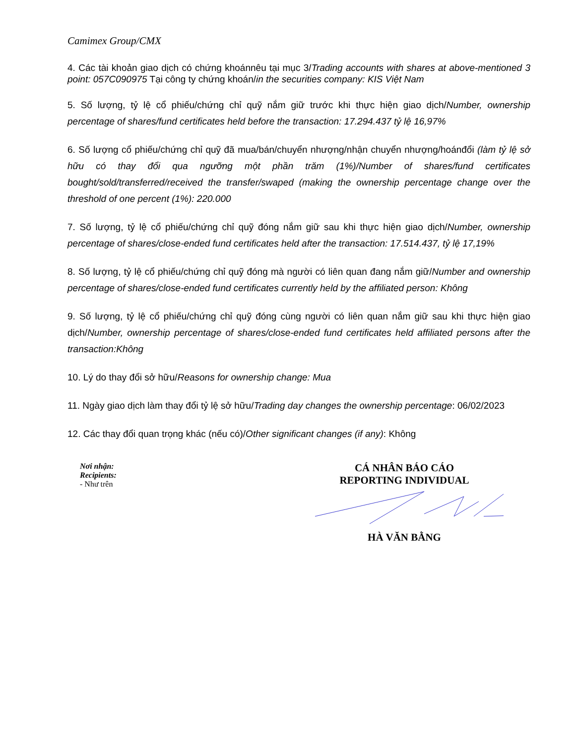Camimex Group/CMX
4. Các tài khoản giao dịch có chứng khoánnêu tại mục 3/Trading accounts with shares at above-mentioned 3 point: 057C090975 Tại công ty chứng khoán/in the securities company: KIS Việt Nam
5. Số lượng, tỷ lệ cổ phiếu/chứng chỉ quỹ nắm giữ trước khi thực hiện giao dịch/Number, ownership percentage of shares/fund certificates held before the transaction: 17.294.437 tỷ lệ 16,97%
6. Số lượng cổ phiếu/chứng chỉ quỹ đã mua/bán/chuyển nhượng/nhận chuyển nhượng/hoánđổi (làm tỷ lệ sở hữu có thay đổi qua ngưỡng một phần trăm (1%)/Number of shares/fund certificates bought/sold/transferred/received the transfer/swaped (making the ownership percentage change over the threshold of one percent (1%): 220.000
7. Số lượng, tỷ lệ cổ phiếu/chứng chỉ quỹ đóng nắm giữ sau khi thực hiện giao dịch/Number, ownership percentage of shares/close-ended fund certificates held after the transaction: 17.514.437, tỷ lệ 17,19%
8. Số lượng, tỷ lệ cổ phiếu/chứng chỉ quỹ đóng mà người có liên quan đang nắm giữ/Number and ownership percentage of shares/close-ended fund certificates currently held by the affiliated person: Không
9. Số lượng, tỷ lệ cổ phiếu/chứng chỉ quỹ đóng cùng người có liên quan nắm giữ sau khi thực hiện giao dịch/Number, ownership percentage of shares/close-ended fund certificates held affiliated persons after the transaction:Không
10. Lý do thay đổi sở hữu/Reasons for ownership change: Mua
11. Ngày giao dịch làm thay đổi tỷ lệ sở hữu/Trading day changes the ownership percentage: 06/02/2023
12. Các thay đổi quan trọng khác (nếu có)/Other significant changes (if any): Không
Nơi nhận:
Recipients:
- Như trên
CÁ NHÂN BÁO CÁO
REPORTING INDIVIDUAL HÀ VĂN BẰNG